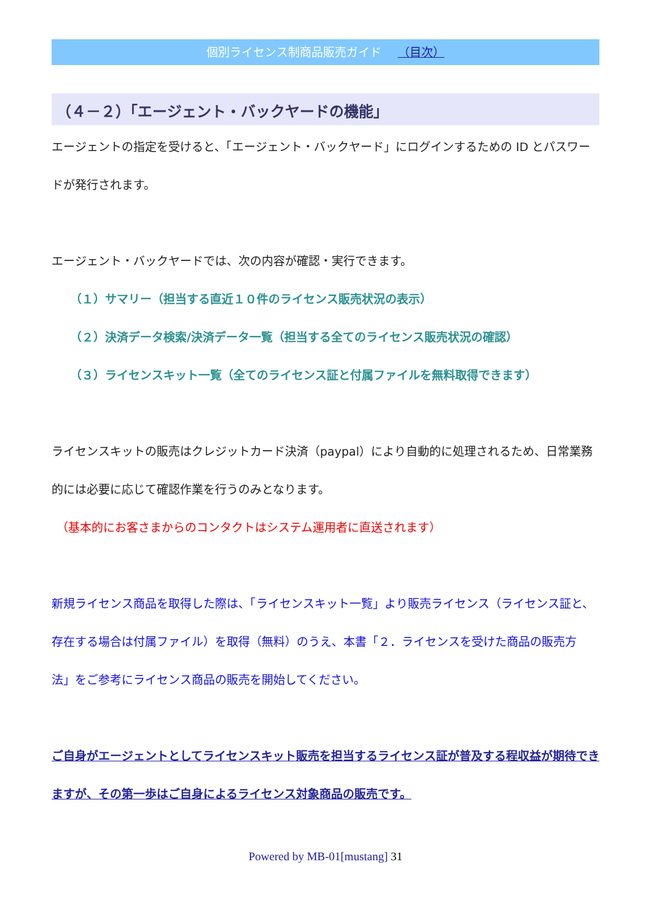個別ライセンス制商品販売ガイド （目次）
（４－２）「エージェント・バックヤードの機能」
エージェントの指定を受けると、「エージェント・バックヤード」にログインするための ID とパスワードが発行されます。
エージェント・バックヤードでは、次の内容が確認・実行できます。
（１）サマリー（担当する直近１０件のライセンス販売状況の表示）
（２）決済データ検索/決済データ一覧（担当する全てのライセンス販売状況の確認）
（３）ライセンスキット一覧（全てのライセンス証と付属ファイルを無料取得できます）
ライセンスキットの販売はクレジットカード決済（paypal）により自動的に処理されるため、日常業務的には必要に応じて確認作業を行うのみとなります。
（基本的にお客さまからのコンタクトはシステム運用者に直送されます）
新規ライセンス商品を取得した際は、「ライセンスキット一覧」より販売ライセンス（ライセンス証と、存在する場合は付属ファイル）を取得（無料）のうえ、本書「２．ライセンスを受けた商品の販売方法」をご参考にライセンス商品の販売を開始してください。
ご自身がエージェントとしてライセンスキット販売を担当するライセンス証が普及する程収益が期待できますが、その第一歩はご自身によるライセンス対象商品の販売です。
Powered by MB-01[mustang] 31